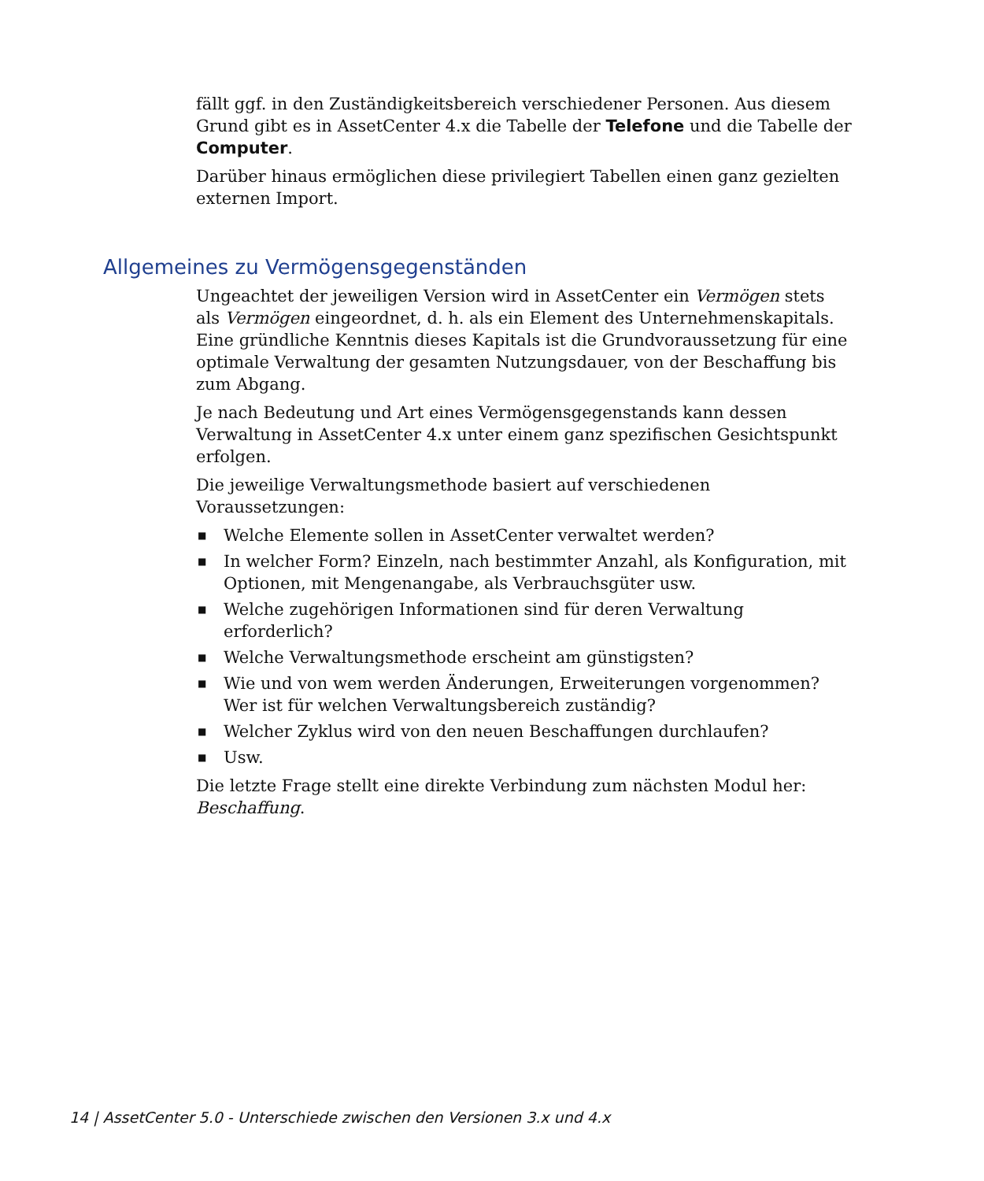fällt ggf. in den Zuständigkeitsbereich verschiedener Personen. Aus diesem Grund gibt es in AssetCenter 4.x die Tabelle der Telefone und die Tabelle der Computer.
Darüber hinaus ermöglichen diese privilegiert Tabellen einen ganz gezielten externen Import.
Allgemeines zu Vermögensgegenständen
Ungeachtet der jeweiligen Version wird in AssetCenter ein Vermögen stets als Vermögen eingeordnet, d. h. als ein Element des Unternehmenskapitals. Eine gründliche Kenntnis dieses Kapitals ist die Grundvoraussetzung für eine optimale Verwaltung der gesamten Nutzungsdauer, von der Beschaffung bis zum Abgang.
Je nach Bedeutung und Art eines Vermögensgegenstands kann dessen Verwaltung in AssetCenter 4.x unter einem ganz spezifischen Gesichtspunkt erfolgen.
Die jeweilige Verwaltungsmethode basiert auf verschiedenen Voraussetzungen:
■ Welche Elemente sollen in AssetCenter verwaltet werden?
■ In welcher Form? Einzeln, nach bestimmter Anzahl, als Konfiguration, mit Optionen, mit Mengenangabe, als Verbrauchsgüter usw.
■ Welche zugehörigen Informationen sind für deren Verwaltung erforderlich?
■ Welche Verwaltungsmethode erscheint am günstigsten?
■ Wie und von wem werden Änderungen, Erweiterungen vorgenommen? Wer ist für welchen Verwaltungsbereich zuständig?
■ Welcher Zyklus wird von den neuen Beschaffungen durchlaufen?
■ Usw.
Die letzte Frage stellt eine direkte Verbindung zum nächsten Modul her: Beschaffung.
14 | AssetCenter 5.0 - Unterschiede zwischen den Versionen 3.x und 4.x